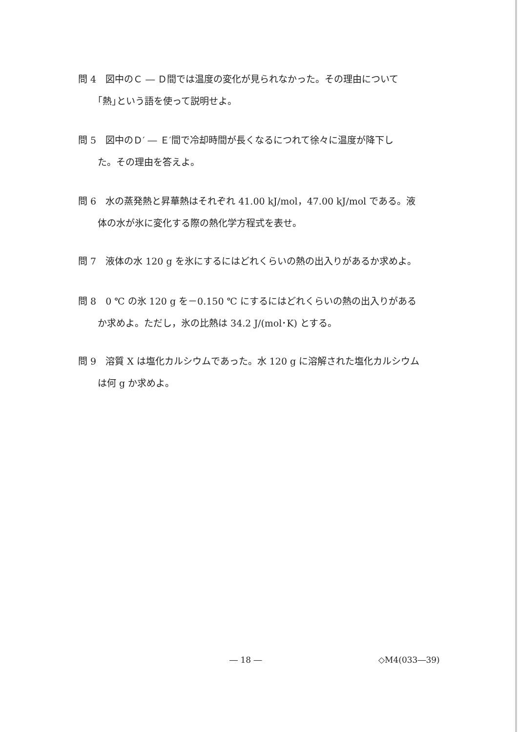問 4　図中のＣ ― Ｄ間では温度の変化が見られなかった。その理由について
｢熱｣という語を使って説明せよ。
問 5　図中のＤ′ ― Ｅ′間で冷却時間が長くなるにつれて徐々に温度が降下し
た。その理由を答えよ。
問 6　水の蒸発熱と昇華熱はそれぞれ 41.00 kJ/mol，47.00 kJ/mol である。液
体の水が氷に変化する際の熱化学方程式を表せ。
問 7　液体の水 120 g を氷にするにはどれくらいの熱の出入りがあるか求めよ。
問 8　0 ℃ の氷 120 g を－0.150 ℃ にするにはどれくらいの熱の出入りがある
か求めよ。ただし，氷の比熱は 34.2 J/(mol･K) とする。
問 9　溶質 X は塩化カルシウムであった。水 120 g に溶解された塩化カルシウム
は何 g か求めよ。
― 18 ― ◇M4(033―39)